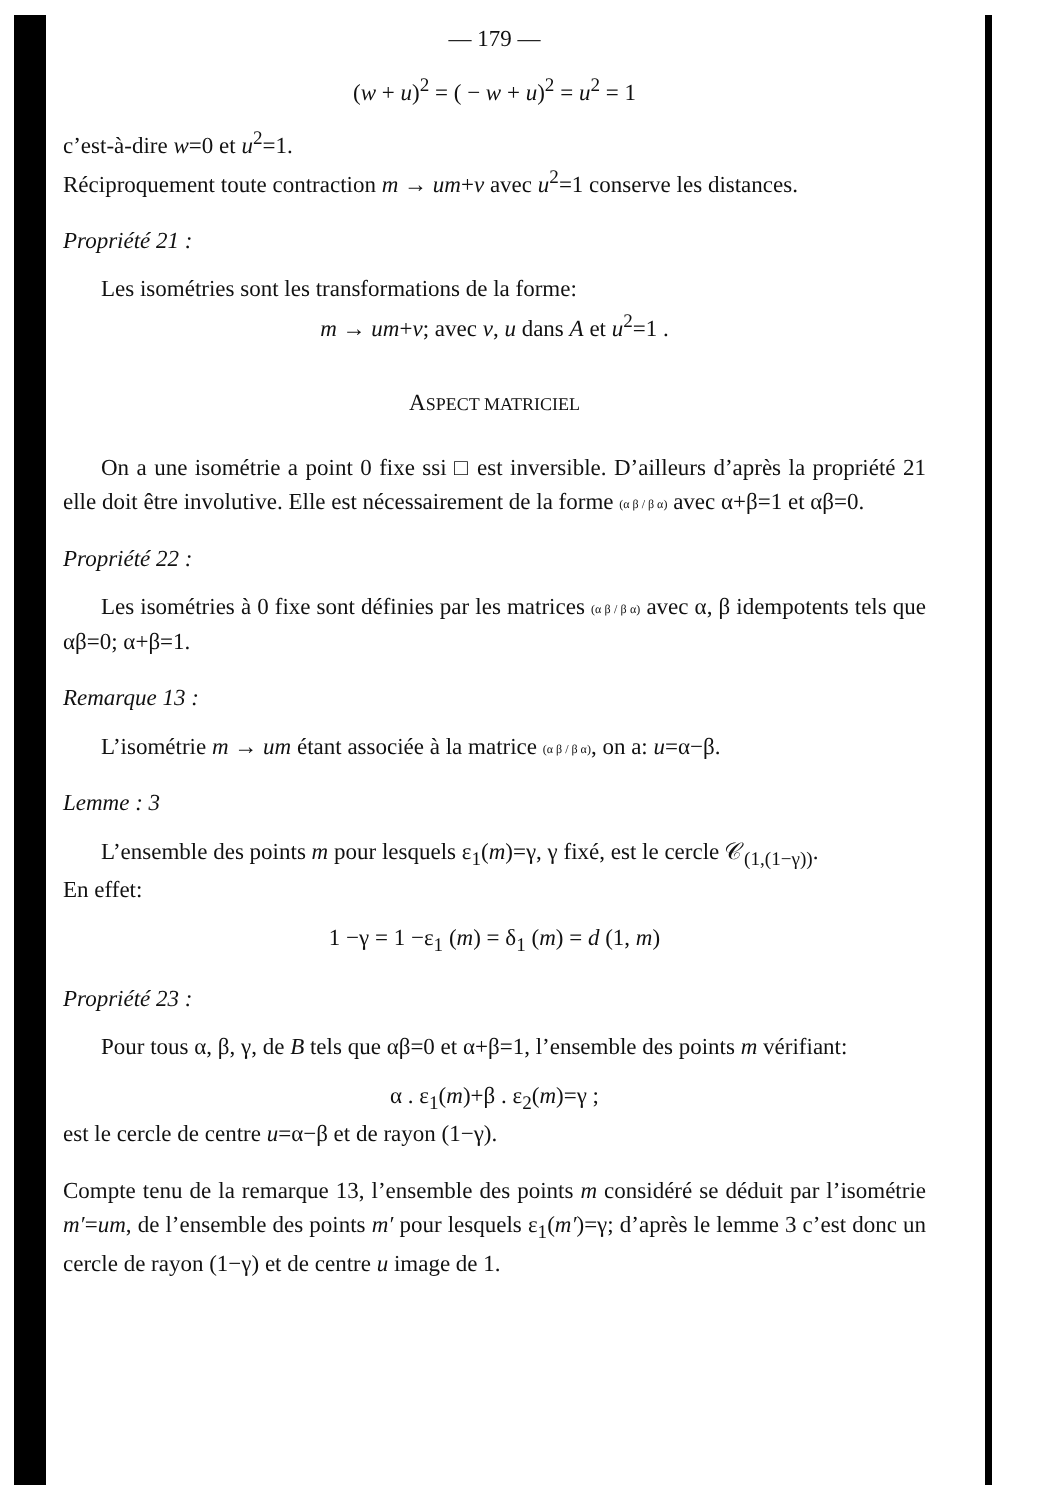— 179 —
(w + u)<sup>2</sup> = ( − w + u)<sup>2</sup> = u<sup>2</sup> = 1
c’est-à-dire w=0 et u<sup>2</sup>=1.
Réciproquement toute contraction m → um+v avec u<sup>2</sup>=1 conserve les distances.
Propriété 21 :
Les isométries sont les transformations de la forme:
m → um+v; avec v, u dans A et u<sup>2</sup>=1 .
ASPECT MATRICIEL
On a une isométrie a point 0 fixe ssi □ est inversible. D’ailleurs d’après la propriété 21 elle doit être involutive. Elle est nécessairement de la forme (α β / β α) avec α+β=1 et αβ=0.
Propriété 22 :
Les isométries à 0 fixe sont définies par les matrices (α β / β α) avec α, β idempotents tels que αβ=0; α+β=1.
Remarque 13 :
L’isométrie m → um étant associée à la matrice (α β / β α), on a: u=α−β.
Lemme : 3
L’ensemble des points m pour lesquels ε<sub>1</sub>(m)=γ, γ fixé, est le cercle 𝒞<sub>(1,(1−γ))</sub>.
En effet:
1 −γ = 1 −ε<sub>1</sub> (m) = δ<sub>1</sub> (m) = d (1, m)
Propriété 23 :
Pour tous α, β, γ, de B tels que αβ=0 et α+β=1, l’ensemble des points m vérifiant:
α . ε<sub>1</sub>(m)+β . ε<sub>2</sub>(m)=γ ;
est le cercle de centre u=α−β et de rayon (1−γ).
Compte tenu de la remarque 13, l’ensemble des points m considéré se déduit par l’isométrie m′=um, de l’ensemble des points m′ pour lesquels ε<sub>1</sub>(m′)=γ; d’après le lemme 3 c’est donc un cercle de rayon (1−γ) et de centre u image de 1.